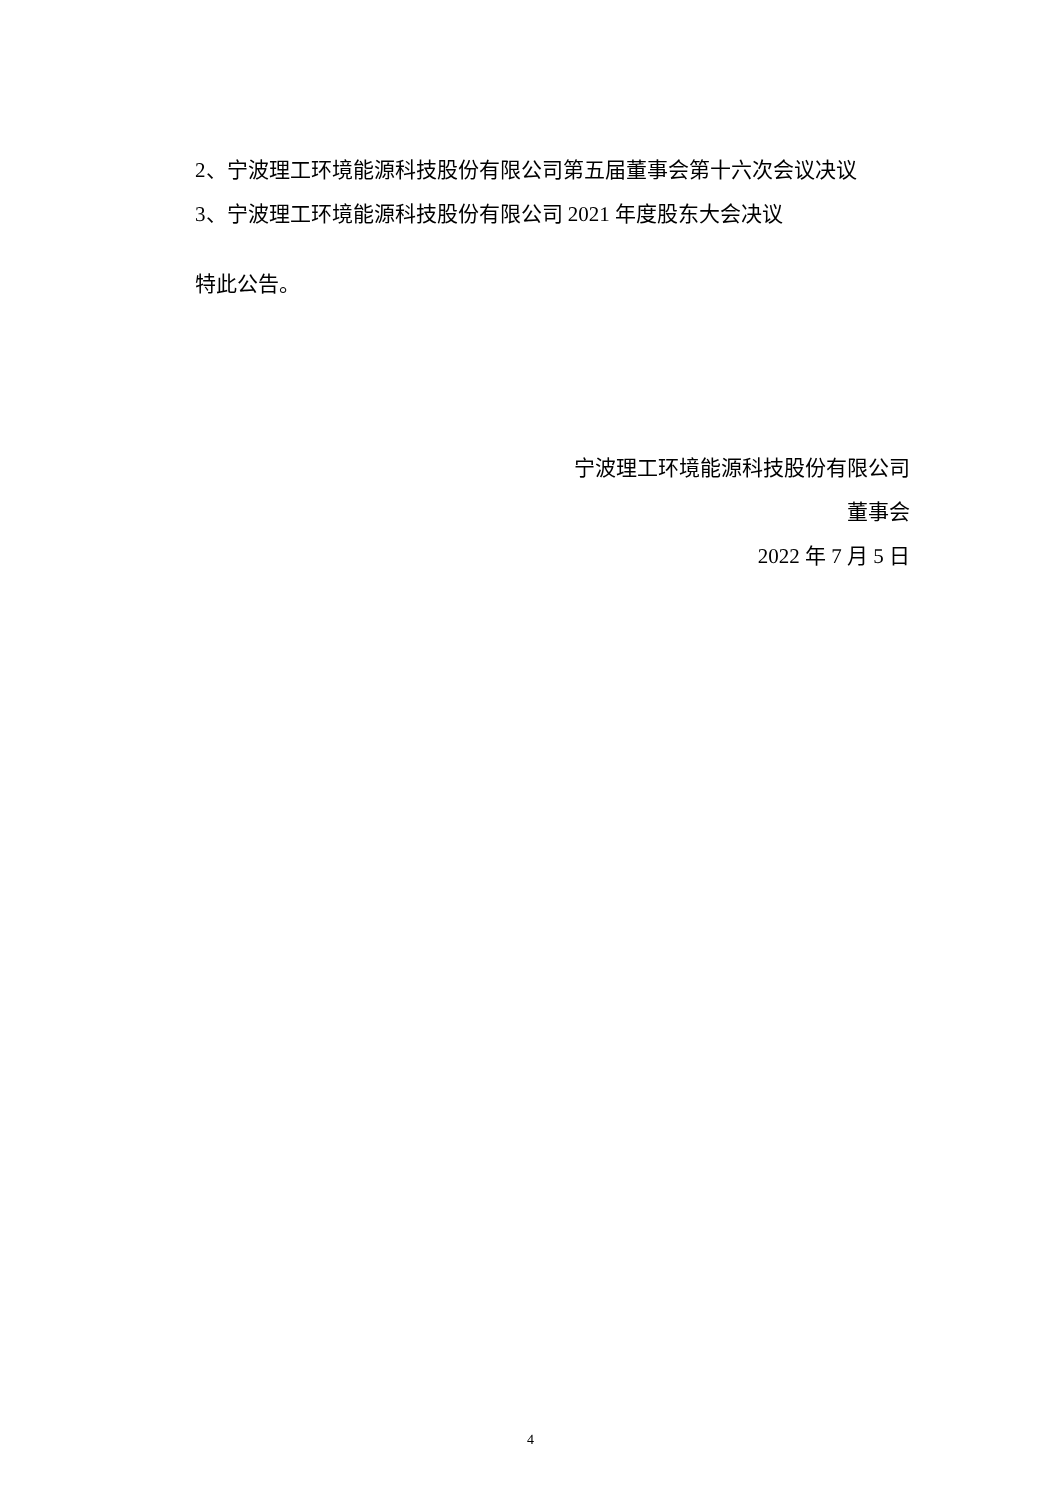2、宁波理工环境能源科技股份有限公司第五届董事会第十六次会议决议
3、宁波理工环境能源科技股份有限公司 2021 年度股东大会决议
特此公告。
宁波理工环境能源科技股份有限公司
董事会
2022 年 7 月 5 日
4